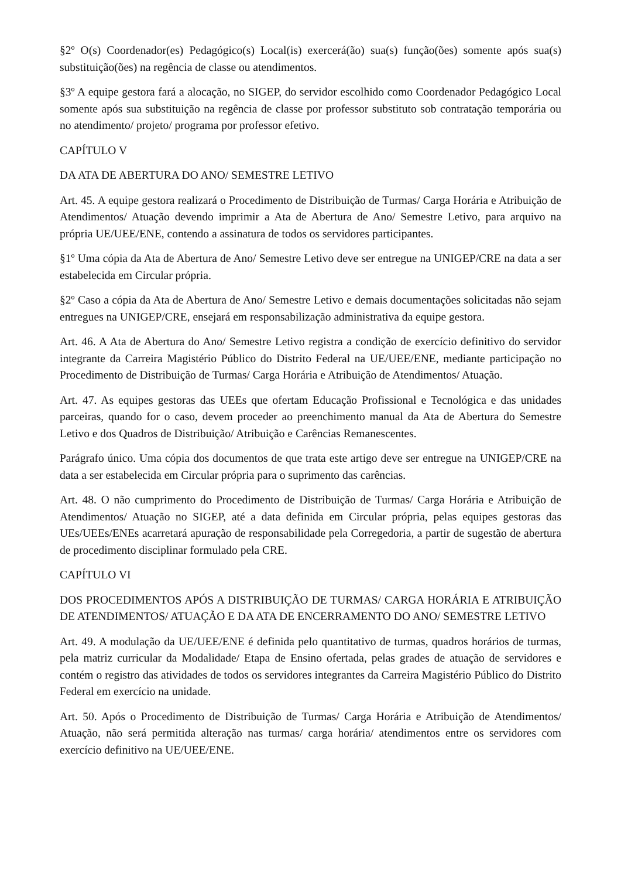§2º O(s) Coordenador(es) Pedagógico(s) Local(is) exercerá(ão) sua(s) função(ões) somente após sua(s) substituição(ões) na regência de classe ou atendimentos.
§3º A equipe gestora fará a alocação, no SIGEP, do servidor escolhido como Coordenador Pedagógico Local somente após sua substituição na regência de classe por professor substituto sob contratação temporária ou no atendimento/ projeto/ programa por professor efetivo.
CAPÍTULO V
DA ATA DE ABERTURA DO ANO/ SEMESTRE LETIVO
Art. 45. A equipe gestora realizará o Procedimento de Distribuição de Turmas/ Carga Horária e Atribuição de Atendimentos/ Atuação devendo imprimir a Ata de Abertura de Ano/ Semestre Letivo, para arquivo na própria UE/UEE/ENE, contendo a assinatura de todos os servidores participantes.
§1º Uma cópia da Ata de Abertura de Ano/ Semestre Letivo deve ser entregue na UNIGEP/CRE na data a ser estabelecida em Circular própria.
§2º Caso a cópia da Ata de Abertura de Ano/ Semestre Letivo e demais documentações solicitadas não sejam entregues na UNIGEP/CRE, ensejará em responsabilização administrativa da equipe gestora.
Art. 46. A Ata de Abertura do Ano/ Semestre Letivo registra a condição de exercício definitivo do servidor integrante da Carreira Magistério Público do Distrito Federal na UE/UEE/ENE, mediante participação no Procedimento de Distribuição de Turmas/ Carga Horária e Atribuição de Atendimentos/ Atuação.
Art. 47. As equipes gestoras das UEEs que ofertam Educação Profissional e Tecnológica e das unidades parceiras, quando for o caso, devem proceder ao preenchimento manual da Ata de Abertura do Semestre Letivo e dos Quadros de Distribuição/ Atribuição e Carências Remanescentes.
Parágrafo único. Uma cópia dos documentos de que trata este artigo deve ser entregue na UNIGEP/CRE na data a ser estabelecida em Circular própria para o suprimento das carências.
Art. 48. O não cumprimento do Procedimento de Distribuição de Turmas/ Carga Horária e Atribuição de Atendimentos/ Atuação no SIGEP, até a data definida em Circular própria, pelas equipes gestoras das UEs/UEEs/ENEs acarretará apuração de responsabilidade pela Corregedoria, a partir de sugestão de abertura de procedimento disciplinar formulado pela CRE.
CAPÍTULO VI
DOS PROCEDIMENTOS APÓS A DISTRIBUIÇÃO DE TURMAS/ CARGA HORÁRIA E ATRIBUIÇÃO DE ATENDIMENTOS/ ATUAÇÃO E DA ATA DE ENCERRAMENTO DO ANO/ SEMESTRE LETIVO
Art. 49. A modulação da UE/UEE/ENE é definida pelo quantitativo de turmas, quadros horários de turmas, pela matriz curricular da Modalidade/ Etapa de Ensino ofertada, pelas grades de atuação de servidores e contém o registro das atividades de todos os servidores integrantes da Carreira Magistério Público do Distrito Federal em exercício na unidade.
Art. 50. Após o Procedimento de Distribuição de Turmas/ Carga Horária e Atribuição de Atendimentos/ Atuação, não será permitida alteração nas turmas/ carga horária/ atendimentos entre os servidores com exercício definitivo na UE/UEE/ENE.